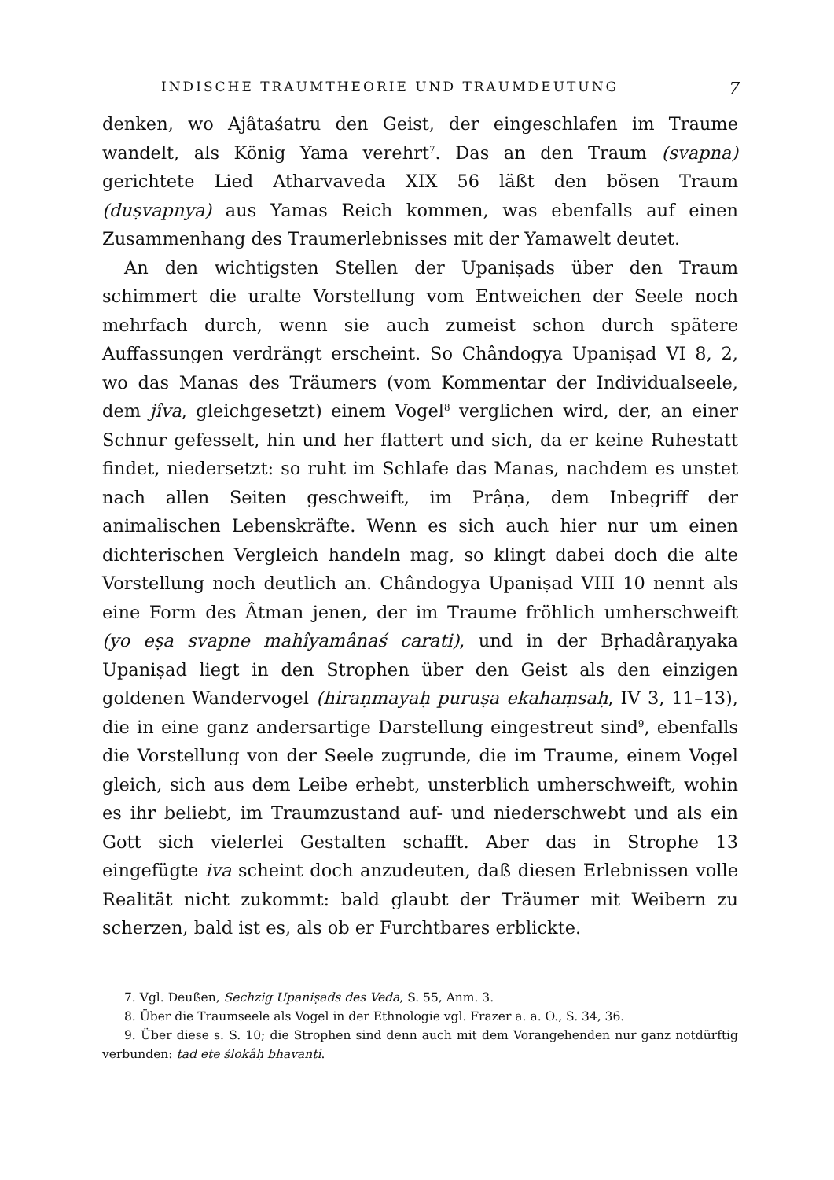INDISCHE TRAUMTHEORIE UND TRAUMDEUTUNG 7
denken, wo Ajâtaśatru den Geist, der eingeschlafen im Traume wandelt, als König Yama verehrt<sup>7</sup>. Das an den Traum (svapna) gerichtete Lied Atharvaveda XIX 56 läßt den bösen Traum (duṣvapnya) aus Yamas Reich kommen, was ebenfalls auf einen Zusammenhang des Traumerlebnisses mit der Yamawelt deutet.
An den wichtigsten Stellen der Upaniṣads über den Traum schimmert die uralte Vorstellung vom Entweichen der Seele noch mehrfach durch, wenn sie auch zumeist schon durch spätere Auffassungen verdrängt erscheint. So Chândogya Upaniṣad VI 8, 2, wo das Manas des Träumers (vom Kommentar der Individualseele, dem jîva, gleichgesetzt) einem Vogel<sup>8</sup> verglichen wird, der, an einer Schnur gefesselt, hin und her flattert und sich, da er keine Ruhestatt findet, niedersetzt: so ruht im Schlafe das Manas, nachdem es unstet nach allen Seiten geschweift, im Prâṇa, dem Inbegriff der animalischen Lebenskräfte. Wenn es sich auch hier nur um einen dichterischen Vergleich handeln mag, so klingt dabei doch die alte Vorstellung noch deutlich an. Chândogya Upaniṣad VIII 10 nennt als eine Form des Âtman jenen, der im Traume fröhlich umherschweift (yo eṣa svapne mahîyamânaś carati), und in der Bṛhadâraṇyaka Upaniṣad liegt in den Strophen über den Geist als den einzigen goldenen Wandervogel (hiraṇmayaḥ puruṣa ekahaṃsaḥ, IV 3, 11–13), die in eine ganz andersartige Darstellung eingestreut sind<sup>9</sup>, ebenfalls die Vorstellung von der Seele zugrunde, die im Traume, einem Vogel gleich, sich aus dem Leibe erhebt, unsterblich umherschweift, wohin es ihr beliebt, im Traumzustand auf- und niederschwebt und als ein Gott sich vielerlei Gestalten schafft. Aber das in Strophe 13 eingefügte iva scheint doch anzudeuten, daß diesen Erlebnissen volle Realität nicht zukommt: bald glaubt der Träumer mit Weibern zu scherzen, bald ist es, als ob er Furchtbares erblickte.
7. Vgl. Deußen, Sechzig Upaniṣads des Veda, S. 55, Anm. 3.
8. Über die Traumseele als Vogel in der Ethnologie vgl. Frazer a. a. O., S. 34, 36.
9. Über diese s. S. 10; die Strophen sind denn auch mit dem Vorangehenden nur ganz notdürftig verbunden: tad ete ślokâḥ bhavanti.